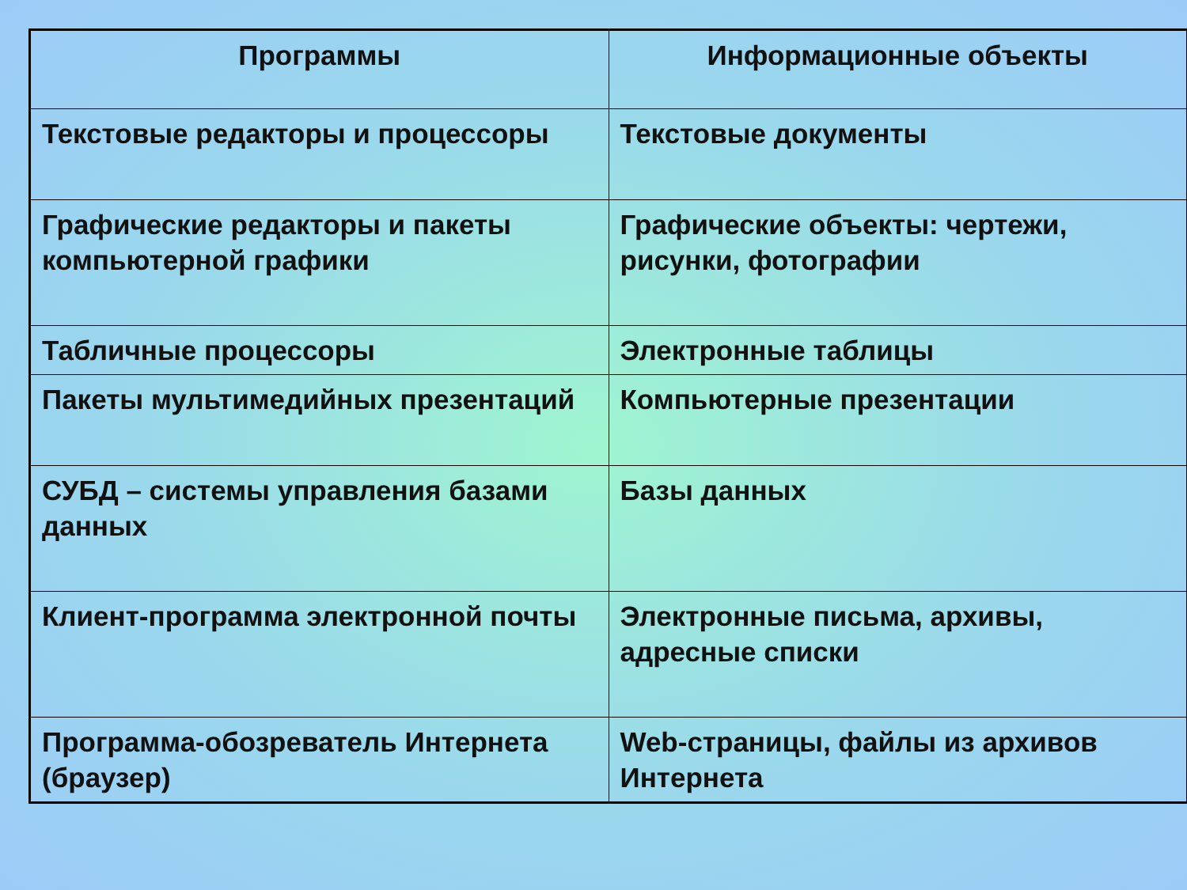| Программы | Информационные объекты |
| --- | --- |
| Текстовые редакторы и процессоры | Текстовые документы |
| Графические редакторы и пакеты компьютерной графики | Графические объекты: чертежи, рисунки, фотографии |
| Табличные процессоры | Электронные таблицы |
| Пакеты мультимедийных презентаций | Компьютерные презентации |
| СУБД – системы управления базами данных | Базы данных |
| Клиент-программа электронной почты | Электронные письма, архивы, адресные списки |
| Программа-обозреватель Интернета (браузер) | Web-страницы, файлы из архивов Интернета |